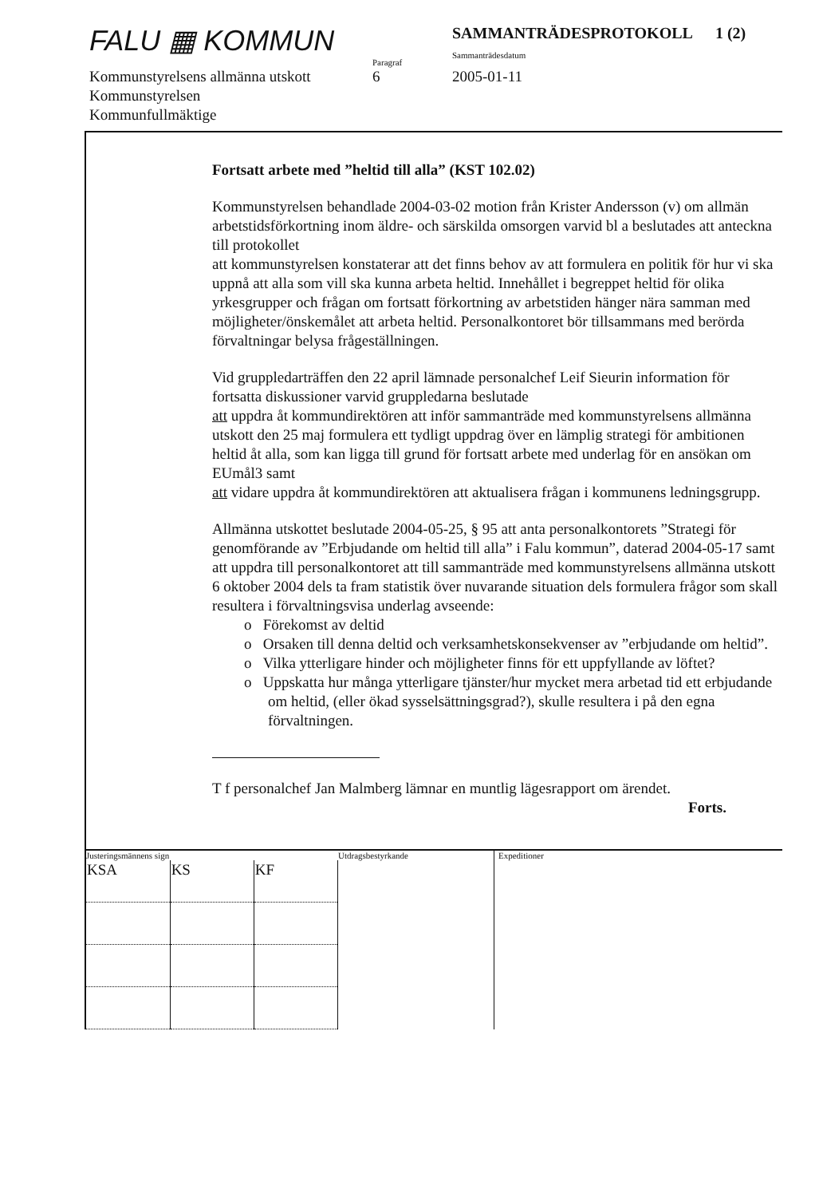FALU ▦ KOMMUN
Paragraf
SAMMANTRÄDESPROTOKOLL 1 (2)
Sammanträdesdatum
Kommunstyrelsens allmänna utskott 6 2005-01-11
Kommunstyrelsen
Kommunfullmäktige
Fortsatt arbete med ”heltid till alla” (KST 102.02)
Kommunstyrelsen behandlade 2004-03-02 motion från Krister Andersson (v) om allmän arbetstidsförkortning inom äldre- och särskilda omsorgen varvid bl a beslutades att anteckna till protokollet
att kommunstyrelsen konstaterar att det finns behov av att formulera en politik för hur vi ska uppnå att alla som vill ska kunna arbeta heltid. Innehållet i begreppet heltid för olika yrkesgrupper och frågan om fortsatt förkortning av arbetstiden hänger nära samman med möjligheter/önskemålet att arbeta heltid. Personalkontoret bör tillsammans med berörda förvaltningar belysa frågeställningen.
Vid gruppledarträffen den 22 april lämnade personalchef Leif Sieurin information för fortsatta diskussioner varvid gruppledarna beslutade
att uppdra åt kommundirektören att inför sammanträde med kommunstyrelsens allmänna utskott den 25 maj formulera ett tydligt uppdrag över en lämplig strategi för ambitionen heltid åt alla, som kan ligga till grund för fortsatt arbete med underlag för en ansökan om EUmål3 samt
att vidare uppdra åt kommundirektören att aktualisera frågan i kommunens ledningsgrupp.
Allmänna utskottet beslutade 2004-05-25, § 95 att anta personalkontorets ”Strategi för genomförande av ”Erbjudande om heltid till alla” i Falu kommun”, daterad 2004-05-17 samt att uppdra till personalkontoret att till sammanträde med kommunstyrelsens allmänna utskott 6 oktober 2004 dels ta fram statistik över nuvarande situation dels formulera frågor som skall resultera i förvaltningsvisa underlag avseende:
o Förekomst av deltid
o Orsaken till denna deltid och verksamhetskonsekvenser av ”erbjudande om heltid”.
o Vilka ytterligare hinder och möjligheter finns för ett uppfyllande av löftet?
o Uppskatta hur många ytterligare tjänster/hur mycket mera arbetad tid ett erbjudande om heltid, (eller ökad sysselsättningsgrad?), skulle resultera i på den egna förvaltningen.
T f personalchef Jan Malmberg lämnar en muntlig lägesrapport om ärendet.
Forts.
Justeringsmännens sign
| KSA | KS | KF |
Utdragsbestyrkande Expeditioner